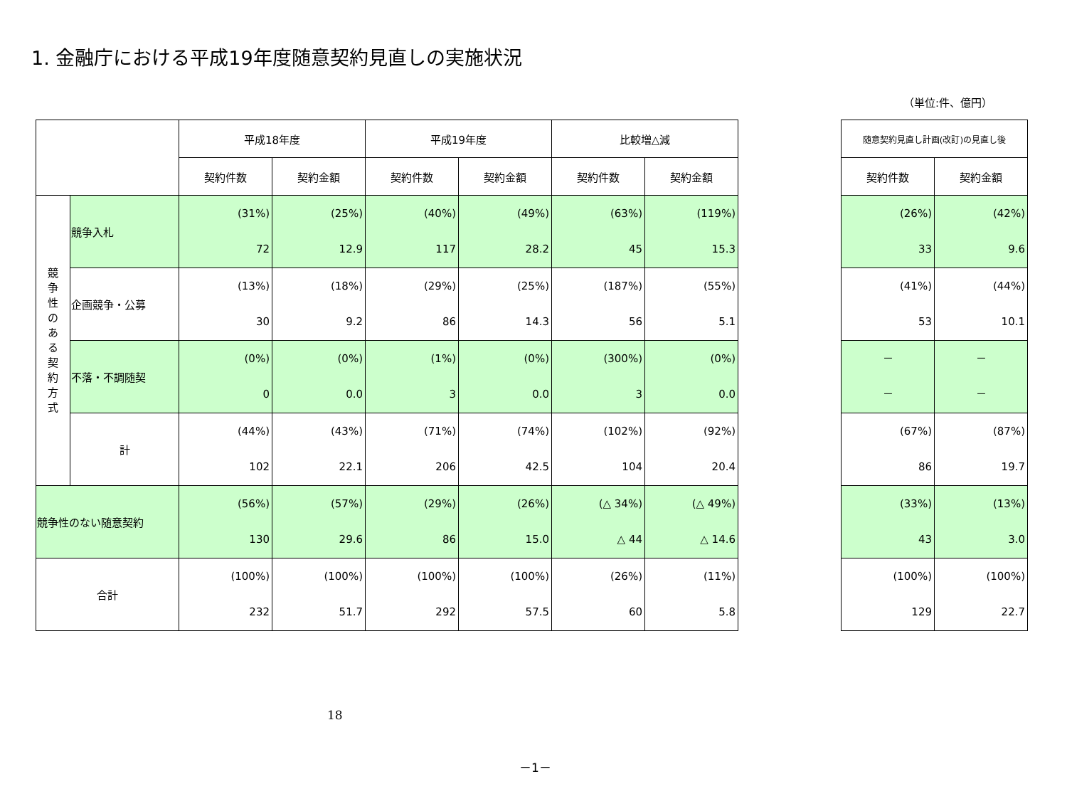1. 金融庁における平成19年度随意契約見直しの実施状況
（単位:件、億円）
| | | 平成18年度 | | 平成19年度 | | 比較増△減 | |
| --- | --- | --- | --- | --- | --- | --- | --- |
| | | 契約件数 | 契約金額 | 契約件数 | 契約金額 | 契約件数 | 契約金額 |
| 競 争 性 の あ る 契 約 方 式 | 競争入札 | (31%) 72 | (25%) 12.9 | (40%) 117 | (49%) 28.2 | (63%) 45 | (119%) 15.3 |
| | 企画競争・公募 | (13%) 30 | (18%) 9.2 | (29%) 86 | (25%) 14.3 | (187%) 56 | (55%) 5.1 |
| | 不落・不調随契 | (0%) 0 | (0%) 0.0 | (1%) 3 | (0%) 0.0 | (300%) 3 | (0%) 0.0 |
| | 計 | (44%) 102 | (43%) 22.1 | (71%) 206 | (74%) 42.5 | (102%) 104 | (92%) 20.4 |
| 競争性のない随意契約 | | (56%) 130 | (57%) 29.6 | (29%) 86 | (26%) 15.0 | (△ 34%) △ 44 | (△ 49%) △ 14.6 |
| 合計 | | (100%) 232 | (100%) 51.7 | (100%) 292 | (100%) 57.5 | (26%) 60 | (11%) 5.8 |
| 随意契約見直し計画(改訂)の見直し後 | |
| --- | --- |
| 契約件数 | 契約金額 |
| (26%) 33 | (42%) 9.6 |
| (41%) 53 | (44%) 10.1 |
| － － | － － |
| (67%) 86 | (87%) 19.7 |
| (33%) 43 | (13%) 3.0 |
| (100%) 129 | (100%) 22.7 |
18
－1－